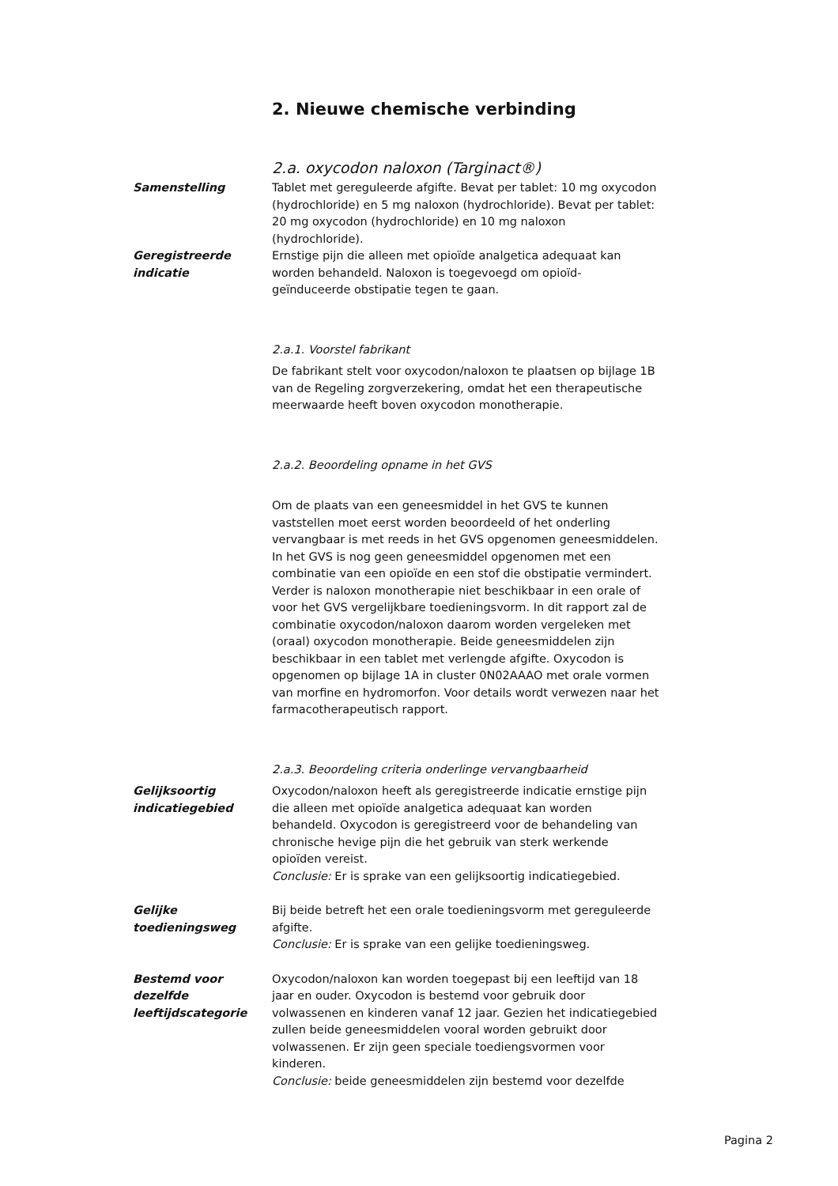2. Nieuwe chemische verbinding
2.a. oxycodon naloxon (Targinact®)
Samenstelling Tablet met gereguleerde afgifte. Bevat per tablet: 10 mg oxycodon (hydrochloride) en 5 mg naloxon (hydrochloride). Bevat per tablet: 20 mg oxycodon (hydrochloride) en 10 mg naloxon (hydrochloride).
Geregistreerde indicatie
Ernstige pijn die alleen met opioïde analgetica adequaat kan worden behandeld. Naloxon is toegevoegd om opioïd-geïnduceerde obstipatie tegen te gaan.
2.a.1. Voorstel fabrikant
De fabrikant stelt voor oxycodon/naloxon te plaatsen op bijlage 1B van de Regeling zorgverzekering, omdat het een therapeutische meerwaarde heeft boven oxycodon monotherapie.
2.a.2. Beoordeling opname in het GVS
Om de plaats van een geneesmiddel in het GVS te kunnen vaststellen moet eerst worden beoordeeld of het onderling vervangbaar is met reeds in het GVS opgenomen geneesmiddelen.
In het GVS is nog geen geneesmiddel opgenomen met een combinatie van een opioïde en een stof die obstipatie vermindert. Verder is naloxon monotherapie niet beschikbaar in een orale of voor het GVS vergelijkbare toedieningsvorm. In dit rapport zal de combinatie oxycodon/naloxon daarom worden vergeleken met (oraal) oxycodon monotherapie. Beide geneesmiddelen zijn beschikbaar in een tablet met verlengde afgifte. Oxycodon is opgenomen op bijlage 1A in cluster 0N02AAAO met orale vormen van morfine en hydromorfon. Voor details wordt verwezen naar het farmacotherapeutisch rapport.
2.a.3. Beoordeling criteria onderlinge vervangbaarheid
Gelijksoortig indicatiegebied
Oxycodon/naloxon heeft als geregistreerde indicatie ernstige pijn die alleen met opioïde analgetica adequaat kan worden behandeld. Oxycodon is geregistreerd voor de behandeling van chronische hevige pijn die het gebruik van sterk werkende opioïden vereist.
Conclusie: Er is sprake van een gelijksoortig indicatiegebied.
Gelijke toedieningsweg
Bij beide betreft het een orale toedieningsvorm met gereguleerde afgifte.
Conclusie: Er is sprake van een gelijke toedieningsweg.
Bestemd voor dezelfde leeftijdscategorie
Oxycodon/naloxon kan worden toegepast bij een leeftijd van 18 jaar en ouder. Oxycodon is bestemd voor gebruik door volwassenen en kinderen vanaf 12 jaar. Gezien het indicatiegebied zullen beide geneesmiddelen vooral worden gebruikt door volwassenen. Er zijn geen speciale toediengsvormen voor kinderen.
Conclusie: beide geneesmiddelen zijn bestemd voor dezelfde
Pagina 2